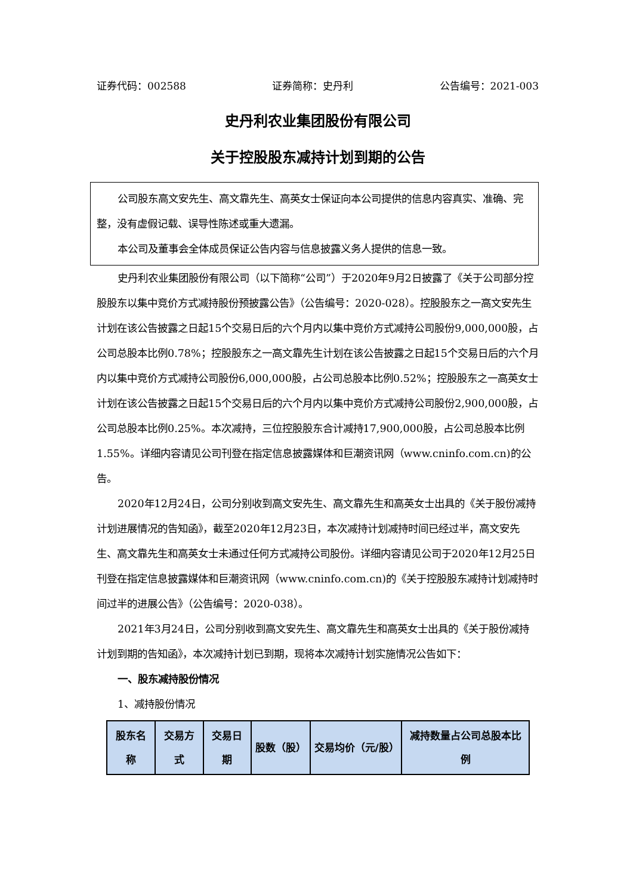证券代码：002588 证券简称：史丹利 公告编号：2021-003
史丹利农业集团股份有限公司
关于控股股东减持计划到期的公告
公司股东高文安先生、高文靠先生、高英女士保证向本公司提供的信息内容真实、准确、完整，没有虚假记载、误导性陈述或重大遗漏。
本公司及董事会全体成员保证公告内容与信息披露义务人提供的信息一致。
史丹利农业集团股份有限公司（以下简称“公司”）于2020年9月2日披露了《关于公司部分控股股东以集中竞价方式减持股份预披露公告》（公告编号：2020-028）。控股股东之一高文安先生计划在该公告披露之日起15个交易日后的六个月内以集中竞价方式减持公司股份9,000,000股，占公司总股本比例0.78%；控股股东之一高文靠先生计划在该公告披露之日起15个交易日后的六个月内以集中竞价方式减持公司股份6,000,000股，占公司总股本比例0.52%；控股股东之一高英女士计划在该公告披露之日起15个交易日后的六个月内以集中竞价方式减持公司股份2,900,000股，占公司总股本比例0.25%。本次减持，三位控股股东合计减持17,900,000股，占公司总股本比例1.55%。详细内容请见公司刊登在指定信息披露媒体和巨潮资讯网（www.cninfo.com.cn)的公告。
2020年12月24日，公司分别收到高文安先生、高文靠先生和高英女士出具的《关于股份减持计划进展情况的告知函》，截至2020年12月23日，本次减持计划减持时间已经过半，高文安先生、高文靠先生和高英女士未通过任何方式减持公司股份。详细内容请见公司于2020年12月25日刊登在指定信息披露媒体和巨潮资讯网（www.cninfo.com.cn)的《关于控股股东减持计划减持时间过半的进展公告》（公告编号：2020-038）。
2021年3月24日，公司分别收到高文安先生、高文靠先生和高英女士出具的《关于股份减持计划到期的告知函》，本次减持计划已到期，现将本次减持计划实施情况公告如下：
一、股东减持股份情况
1、减持股份情况
| 股东名称 | 交易方式 | 交易日期 | 股数（股） | 交易均价（元/股） | 减持数量占公司总股本比例 |
| --- | --- | --- | --- | --- | --- |